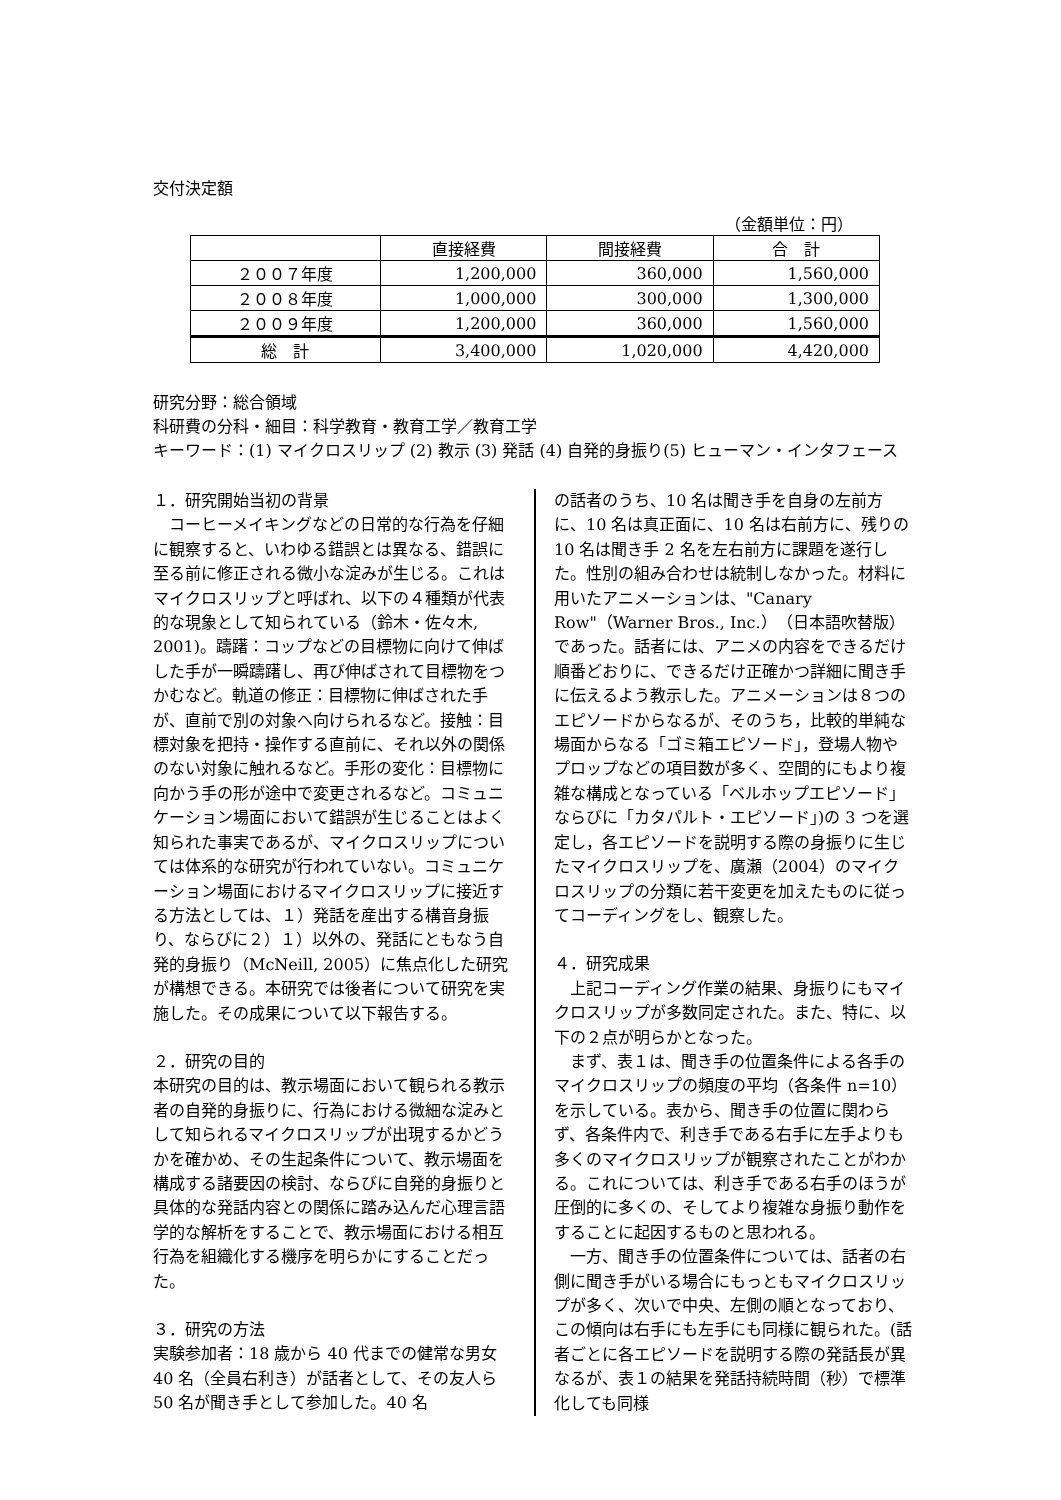交付決定額
（金額単位：円）
| | 直接経費 | 間接経費 | 合 計 |
| --- | --- | --- | --- |
| ２００７年度 | 1,200,000 | 360,000 | 1,560,000 |
| ２００８年度 | 1,000,000 | 300,000 | 1,300,000 |
| ２００９年度 | 1,200,000 | 360,000 | 1,560,000 |
| 総 計 | 3,400,000 | 1,020,000 | 4,420,000 |
研究分野：総合領域
科研費の分科・細目：科学教育・教育工学／教育工学
キーワード：(1) マイクロスリップ (2) 教示 (3) 発話 (4) 自発的身振り(5) ヒューマン・インタフェース
１．研究開始当初の背景
　コーヒーメイキングなどの日常的な行為を仔細に観察すると、いわゆる錯誤とは異なる、錯誤に至る前に修正される微小な淀みが生じる。これはマイクロスリップと呼ばれ、以下の４種類が代表的な現象として知られている（鈴木・佐々木, 2001)。躊躇：コップなどの目標物に向けて伸ばした手が一瞬躊躇し、再び伸ばされて目標物をつかむなど。軌道の修正：目標物に伸ばされた手が、直前で別の対象へ向けられるなど。接触：目標対象を把持・操作する直前に、それ以外の関係のない対象に触れるなど。手形の変化：目標物に向かう手の形が途中で変更されるなど。コミュニケーション場面において錯誤が生じることはよく知られた事実であるが、マイクロスリップについては体系的な研究が行われていない。コミュニケーション場面におけるマイクロスリップに接近する方法としては、１）発話を産出する構音身振り、ならびに２）１）以外の、発話にともなう自発的身振り（McNeill, 2005）に焦点化した研究が構想できる。本研究では後者について研究を実施した。その成果について以下報告する。
２．研究の目的
本研究の目的は、教示場面において観られる教示者の自発的身振りに、行為における微細な淀みとして知られるマイクロスリップが出現するかどうかを確かめ、その生起条件について、教示場面を構成する諸要因の検討、ならびに自発的身振りと具体的な発話内容との関係に踏み込んだ心理言語学的な解析をすることで、教示場面における相互行為を組織化する機序を明らかにすることだった。
３．研究の方法
実験参加者：18 歳から 40 代までの健常な男女 40 名（全員右利き）が話者として、その友人ら 50 名が聞き手として参加した。40 名
の話者のうち、10 名は聞き手を自身の左前方に、10 名は真正面に、10 名は右前方に、残りの 10 名は聞き手 2 名を左右前方に課題を遂行した。性別の組み合わせは統制しなかった。材料に用いたアニメーションは、"Canary Row"（Warner Bros., Inc.）（日本語吹替版）であった。話者には、アニメの内容をできるだけ順番どおりに、できるだけ正確かつ詳細に聞き手に伝えるよう教示した。アニメーションは８つのエピソードからなるが、そのうち，比較的単純な場面からなる「ゴミ箱エピソード」，登場人物やプロップなどの項目数が多く、空間的にもより複雑な構成となっている「ベルホップエピソード」ならびに「カタパルト・エピソード」)の 3 つを選定し，各エピソードを説明する際の身振りに生じたマイクロスリップを、廣瀬（2004）のマイクロスリップの分類に若干変更を加えたものに従ってコーディングをし、観察した。
４．研究成果
　上記コーディング作業の結果、身振りにもマイクロスリップが多数同定された。また、特に、以下の２点が明らかとなった。
　まず、表１は、聞き手の位置条件による各手のマイクロスリップの頻度の平均（各条件 n=10）を示している。表から、聞き手の位置に関わらず、各条件内で、利き手である右手に左手よりも多くのマイクロスリップが観察されたことがわかる。これについては、利き手である右手のほうが圧倒的に多くの、そしてより複雑な身振り動作をすることに起因するものと思われる。
　一方、聞き手の位置条件については、話者の右側に聞き手がいる場合にもっともマイクロスリップが多く、次いで中央、左側の順となっており、この傾向は右手にも左手にも同様に観られた。(話者ごとに各エピソードを説明する際の発話長が異なるが、表１の結果を発話持続時間（秒）で標準化しても同様